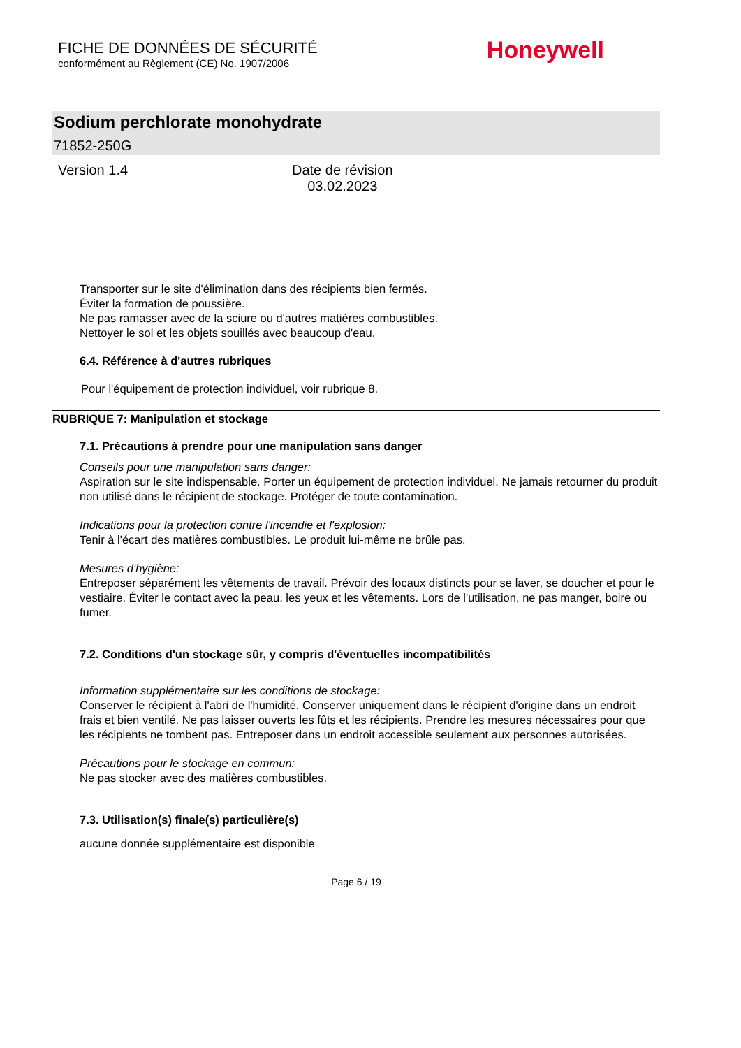FICHE DE DONNÉES DE SÉCURITÉ
conformément au Règlement (CE) No. 1907/2006
Honeywell
Sodium perchlorate monohydrate
71852-250G
Version 1.4 Date de révision
03.02.2023
Transporter sur le site d'élimination dans des récipients bien fermés.
Éviter la formation de poussière.
Ne pas ramasser avec de la sciure ou d'autres matières combustibles.
Nettoyer le sol et les objets souillés avec beaucoup d'eau.
6.4. Référence à d'autres rubriques
Pour l'équipement de protection individuel, voir rubrique 8.
RUBRIQUE 7: Manipulation et stockage
7.1. Précautions à prendre pour une manipulation sans danger
Conseils pour une manipulation sans danger:
Aspiration sur le site indispensable. Porter un équipement de protection individuel. Ne jamais retourner du produit non utilisé dans le récipient de stockage. Protéger de toute contamination.
Indications pour la protection contre l'incendie et l'explosion:
Tenir à l'écart des matières combustibles. Le produit lui-même ne brûle pas.
Mesures d'hygiène:
Entreposer séparément les vêtements de travail. Prévoir des locaux distincts pour se laver, se doucher et pour le vestiaire. Éviter le contact avec la peau, les yeux et les vêtements. Lors de l'utilisation, ne pas manger, boire ou fumer.
7.2. Conditions d'un stockage sûr, y compris d'éventuelles incompatibilités
Information supplémentaire sur les conditions de stockage:
Conserver le récipient à l'abri de l'humidité. Conserver uniquement dans le récipient d'origine dans un endroit frais et bien ventilé. Ne pas laisser ouverts les fûts et les récipients. Prendre les mesures nécessaires pour que les récipients ne tombent pas. Entreposer dans un endroit accessible seulement aux personnes autorisées.
Précautions pour le stockage en commun:
Ne pas stocker avec des matières combustibles.
7.3. Utilisation(s) finale(s) particulière(s)
aucune donnée supplémentaire est disponible
Page 6 / 19